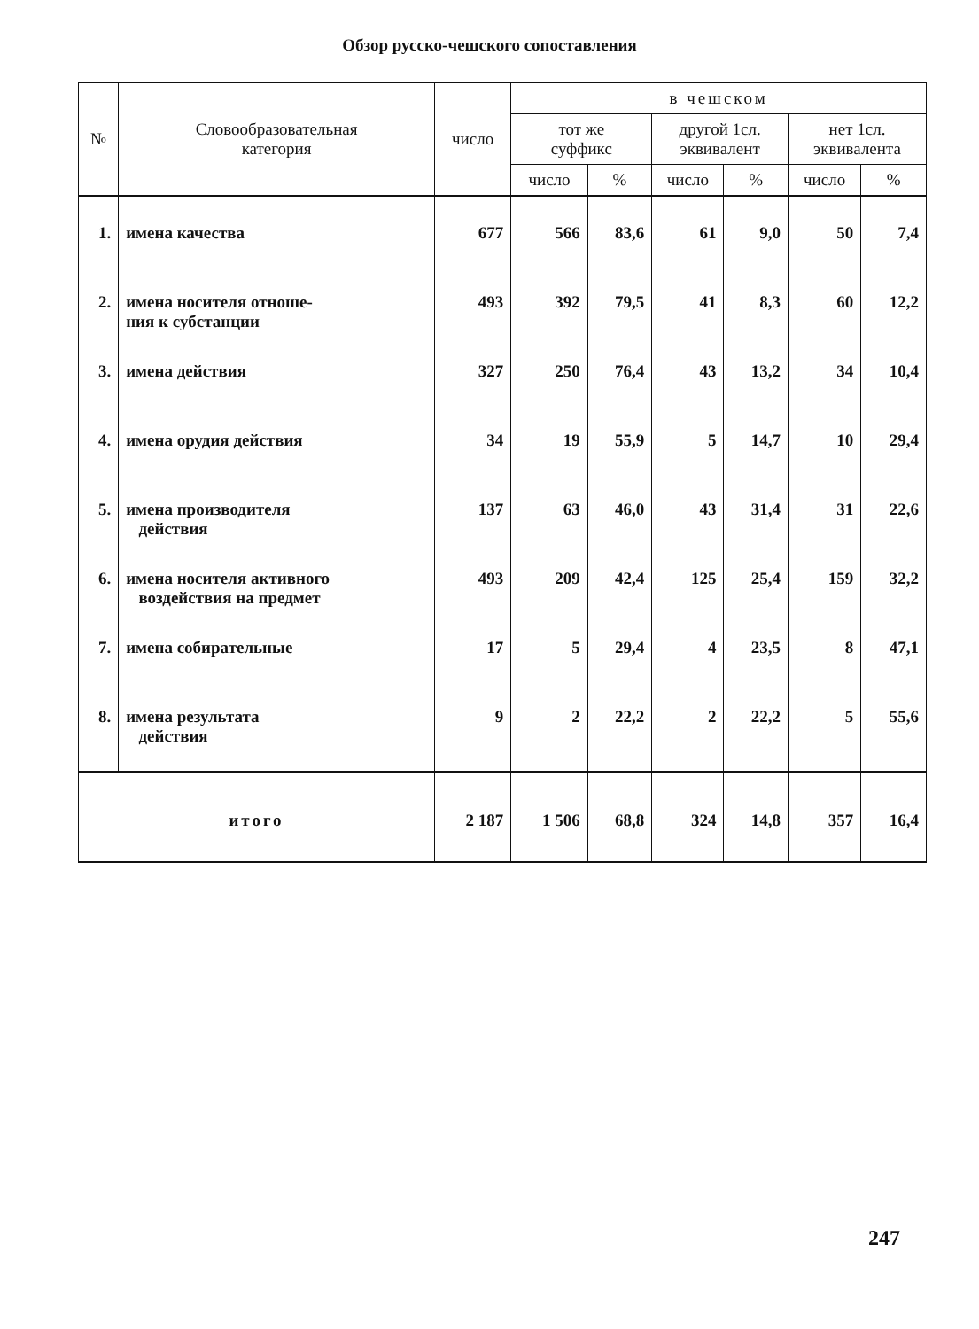Обзор русско-чешского сопоставления
| № | Словообразовательная категория | число | в чешском | | | | | |
| --- | --- | --- | --- | --- | --- | --- | --- | --- |
| | | | тот же суффикс | | другой 1сл. эквивалент | | нет 1сл. эквивалента | |
| | | | число | % | число | % | число | % |
| 1. | имена качества | 677 | 566 | 83,6 | 61 | 9,0 | 50 | 7,4 |
| 2. | имена носителя отноше- ния к субстанции | 493 | 392 | 79,5 | 41 | 8,3 | 60 | 12,2 |
| 3. | имена действия | 327 | 250 | 76,4 | 43 | 13,2 | 34 | 10,4 |
| 4. | имена орудия действия | 34 | 19 | 55,9 | 5 | 14,7 | 10 | 29,4 |
| 5. | имена производителя действия | 137 | 63 | 46,0 | 43 | 31,4 | 31 | 22,6 |
| 6. | имена носителя активного воздействия на предмет | 493 | 209 | 42,4 | 125 | 25,4 | 159 | 32,2 |
| 7. | имена собирательные | 17 | 5 | 29,4 | 4 | 23,5 | 8 | 47,1 |
| 8. | имена результата действия | 9 | 2 | 22,2 | 2 | 22,2 | 5 | 55,6 |
| итого | | 2 187 | 1 506 | 68,8 | 324 | 14,8 | 357 | 16,4 |
247